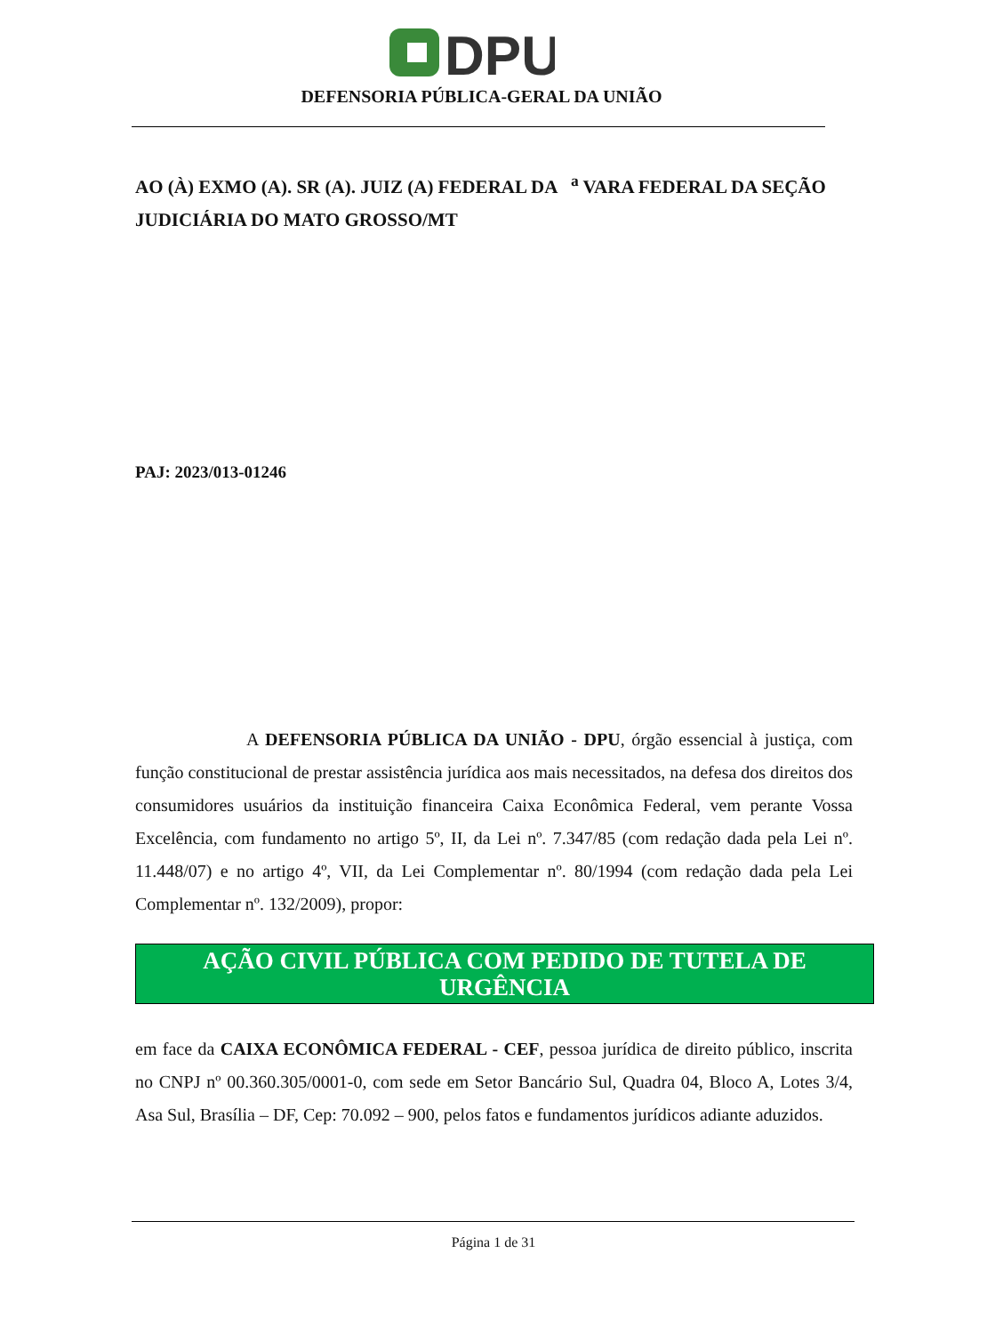DPU
DEFENSORIA PÚBLICA-GERAL DA UNIÃO
AO (À) EXMO (A). SR (A). JUIZ (A) FEDERAL DA <sup>a</sup> VARA FEDERAL DA SEÇÃO JUDICIÁRIA DO MATO GROSSO/MT
PAJ: 2023/013-01246
A DEFENSORIA PÚBLICA DA UNIÃO - DPU, órgão essencial à justiça, com função constitucional de prestar assistência jurídica aos mais necessitados, na defesa dos direitos dos consumidores usuários da instituição financeira Caixa Econômica Federal, vem perante Vossa Excelência, com fundamento no artigo 5º, II, da Lei nº. 7.347/85 (com redação dada pela Lei nº. 11.448/07) e no artigo 4º, VII, da Lei Complementar nº. 80/1994 (com redação dada pela Lei Complementar nº. 132/2009), propor:
AÇÃO CIVIL PÚBLICA COM PEDIDO DE TUTELA DE URGÊNCIA
em face da CAIXA ECONÔMICA FEDERAL - CEF, pessoa jurídica de direito público, inscrita no CNPJ nº 00.360.305/0001-0, com sede em Setor Bancário Sul, Quadra 04, Bloco A, Lotes 3/4, Asa Sul, Brasília – DF, Cep: 70.092 – 900, pelos fatos e fundamentos jurídicos adiante aduzidos.
Página 1 de 31